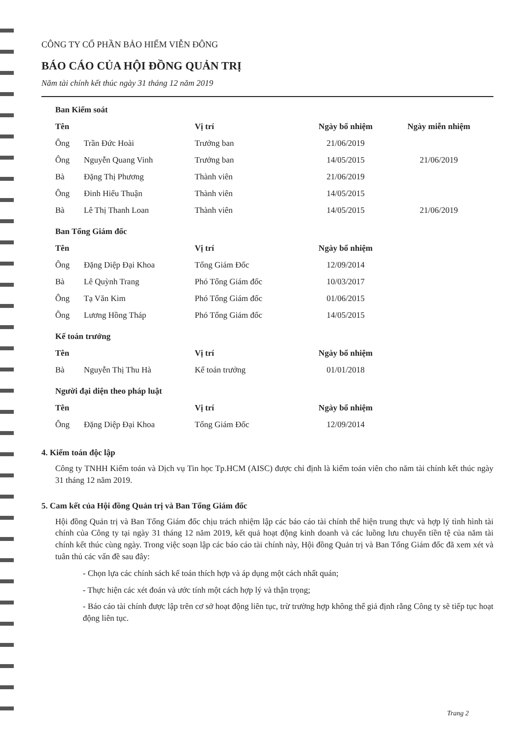CÔNG TY CỔ PHẦN BẢO HIỂM VIỄN ĐÔNG
BÁO CÁO CỦA HỘI ĐỒNG QUẢN TRỊ
Năm tài chính kết thúc ngày 31 tháng 12 năm 2019
| Ban Kiểm soát | | | | |
| Tên | | Vị trí | Ngày bổ nhiệm | Ngày miễn nhiệm |
| Ông | Trần Đức Hoài | Trưởng ban | 21/06/2019 | |
| Ông | Nguyễn Quang Vinh | Trưởng ban | 14/05/2015 | 21/06/2019 |
| Bà | Đặng Thị Phương | Thành viên | 21/06/2019 | |
| Ông | Đinh Hiếu Thuận | Thành viên | 14/05/2015 | |
| Bà | Lê Thị Thanh Loan | Thành viên | 14/05/2015 | 21/06/2019 |
| Ban Tổng Giám đốc | | | | |
| Tên | | Vị trí | Ngày bổ nhiệm | |
| Ông | Đặng Diệp Đại Khoa | Tổng Giám Đốc | 12/09/2014 | |
| Bà | Lê Quỳnh Trang | Phó Tổng Giám đốc | 10/03/2017 | |
| Ông | Tạ Văn Kim | Phó Tổng Giám đốc | 01/06/2015 | |
| Ông | Lương Hồng Tháp | Phó Tổng Giám đốc | 14/05/2015 | |
| Kế toán trưởng | | | | |
| Tên | | Vị trí | Ngày bổ nhiệm | |
| Bà | Nguyễn Thị Thu Hà | Kế toán trưởng | 01/01/2018 | |
| Người đại diện theo pháp luật | | | | |
| Tên | | Vị trí | Ngày bổ nhiệm | |
| Ông | Đặng Diệp Đại Khoa | Tổng Giám Đốc | 12/09/2014 | |
4. Kiểm toán độc lập
Công ty TNHH Kiểm toán và Dịch vụ Tin học Tp.HCM (AISC) được chỉ định là kiểm toán viên cho năm tài chính kết thúc ngày 31 tháng 12 năm 2019.
5. Cam kết của Hội đồng Quản trị và Ban Tổng Giám đốc
Hội đồng Quản trị và Ban Tổng Giám đốc chịu trách nhiệm lập các báo cáo tài chính thể hiện trung thực và hợp lý tình hình tài chính của Công ty tại ngày 31 tháng 12 năm 2019, kết quả hoạt động kinh doanh và các luồng lưu chuyển tiền tệ của năm tài chính kết thúc cùng ngày. Trong việc soạn lập các báo cáo tài chính này, Hội đồng Quản trị và Ban Tổng Giám đốc đã xem xét và tuân thủ các vấn đề sau đây:
- Chọn lựa các chính sách kế toán thích hợp và áp dụng một cách nhất quán;
- Thực hiện các xét đoán và ước tính một cách hợp lý và thận trọng;
- Báo cáo tài chính được lập trên cơ sở hoạt động liên tục, trừ trường hợp không thể giả định rằng Công ty sẽ tiếp tục hoạt động liên tục.
Trang 2